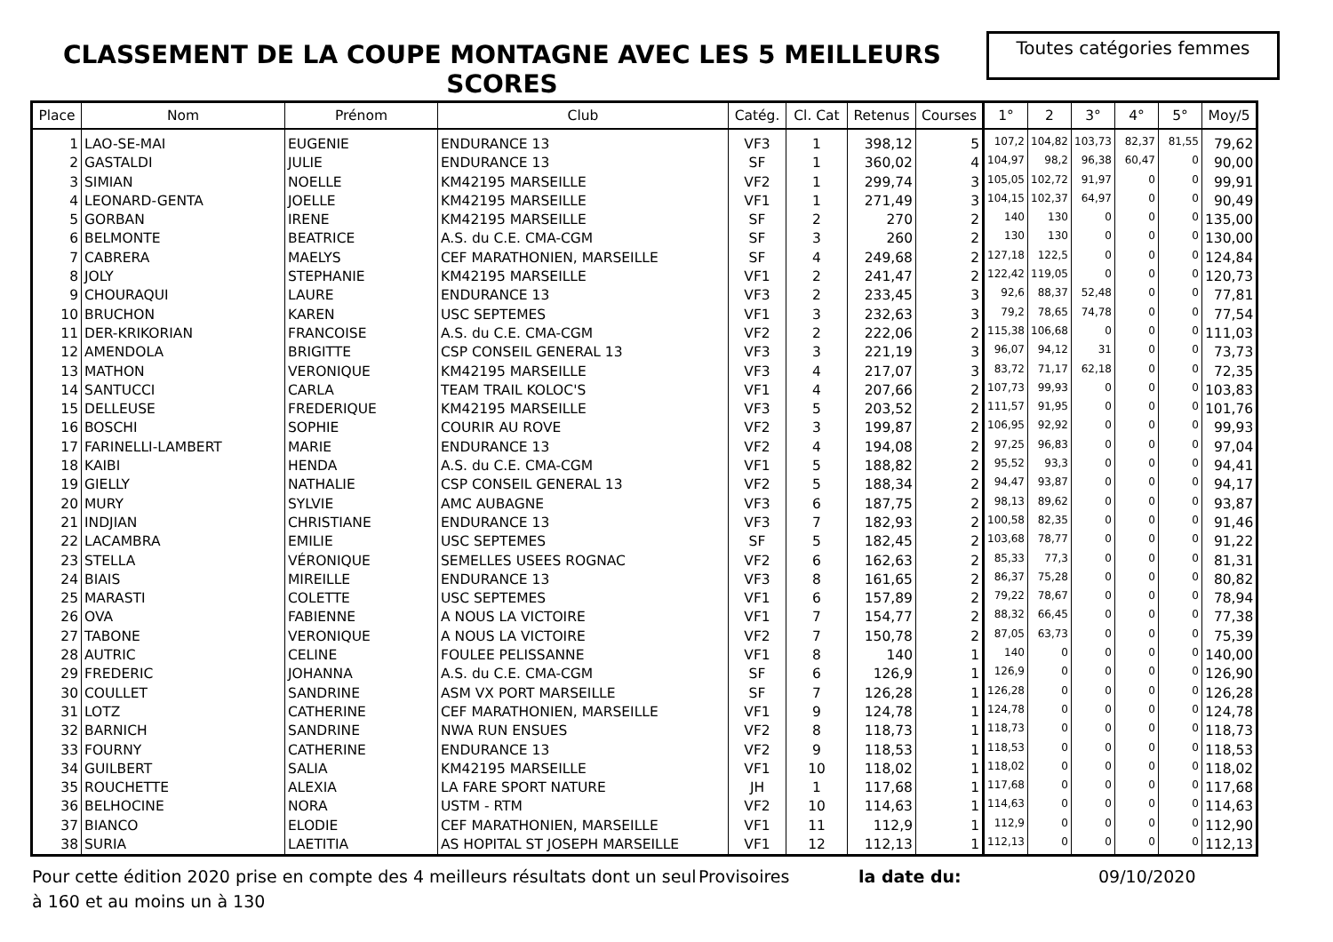CLASSEMENT DE LA COUPE MONTAGNE AVEC LES 5 MEILLEURS SCORES
Toutes catégories femmes
| Place | Nom | Prénom | Club | Catég. | Cl. Cat | Retenus | Courses | 1° | 2 | 3° | 4° | 5° | Moy/5 |
| --- | --- | --- | --- | --- | --- | --- | --- | --- | --- | --- | --- | --- | --- |
| 1 | LAO-SE-MAI | EUGENIE | ENDURANCE 13 | VF3 | 1 | 398,12 | 5 | 107,2 | 104,82 | 103,73 | 82,37 | 81,55 | 79,62 |
| 2 | GASTALDI | JULIE | ENDURANCE 13 | SF | 1 | 360,02 | 4 | 104,97 | 98,2 | 96,38 | 60,47 | 0 | 90,00 |
| 3 | SIMIAN | NOELLE | KM42195 MARSEILLE | VF2 | 1 | 299,74 | 3 | 105,05 | 102,72 | 91,97 | 0 | 0 | 99,91 |
| 4 | LEONARD-GENTA | JOELLE | KM42195 MARSEILLE | VF1 | 1 | 271,49 | 3 | 104,15 | 102,37 | 64,97 | 0 | 0 | 90,49 |
| 5 | GORBAN | IRENE | KM42195 MARSEILLE | SF | 2 | 270 | 2 | 140 | 130 | 0 | 0 | 0 | 135,00 |
| 6 | BELMONTE | BEATRICE | A.S. du C.E. CMA-CGM | SF | 3 | 260 | 2 | 130 | 130 | 0 | 0 | 0 | 130,00 |
| 7 | CABRERA | MAELYS | CEF MARATHONIEN, MARSEILLE | SF | 4 | 249,68 | 2 | 127,18 | 122,5 | 0 | 0 | 0 | 124,84 |
| 8 | JOLY | STEPHANIE | KM42195 MARSEILLE | VF1 | 2 | 241,47 | 2 | 122,42 | 119,05 | 0 | 0 | 0 | 120,73 |
| 9 | CHOURAQUI | LAURE | ENDURANCE 13 | VF3 | 2 | 233,45 | 3 | 92,6 | 88,37 | 52,48 | 0 | 0 | 77,81 |
| 10 | BRUCHON | KAREN | USC SEPTEMES | VF1 | 3 | 232,63 | 3 | 79,2 | 78,65 | 74,78 | 0 | 0 | 77,54 |
| 11 | DER-KRIKORIAN | FRANCOISE | A.S. du C.E. CMA-CGM | VF2 | 2 | 222,06 | 2 | 115,38 | 106,68 | 0 | 0 | 0 | 111,03 |
| 12 | AMENDOLA | BRIGITTE | CSP CONSEIL GENERAL 13 | VF3 | 3 | 221,19 | 3 | 96,07 | 94,12 | 31 | 0 | 0 | 73,73 |
| 13 | MATHON | VERONIQUE | KM42195 MARSEILLE | VF3 | 4 | 217,07 | 3 | 83,72 | 71,17 | 62,18 | 0 | 0 | 72,35 |
| 14 | SANTUCCI | CARLA | TEAM TRAIL KOLOC'S | VF1 | 4 | 207,66 | 2 | 107,73 | 99,93 | 0 | 0 | 0 | 103,83 |
| 15 | DELLEUSE | FREDERIQUE | KM42195 MARSEILLE | VF3 | 5 | 203,52 | 2 | 111,57 | 91,95 | 0 | 0 | 0 | 101,76 |
| 16 | BOSCHI | SOPHIE | COURIR AU ROVE | VF2 | 3 | 199,87 | 2 | 106,95 | 92,92 | 0 | 0 | 0 | 99,93 |
| 17 | FARINELLI-LAMBERT | MARIE | ENDURANCE 13 | VF2 | 4 | 194,08 | 2 | 97,25 | 96,83 | 0 | 0 | 0 | 97,04 |
| 18 | KAIBI | HENDA | A.S. du C.E. CMA-CGM | VF1 | 5 | 188,82 | 2 | 95,52 | 93,3 | 0 | 0 | 0 | 94,41 |
| 19 | GIELLY | NATHALIE | CSP CONSEIL GENERAL 13 | VF2 | 5 | 188,34 | 2 | 94,47 | 93,87 | 0 | 0 | 0 | 94,17 |
| 20 | MURY | SYLVIE | AMC AUBAGNE | VF3 | 6 | 187,75 | 2 | 98,13 | 89,62 | 0 | 0 | 0 | 93,87 |
| 21 | INDJIAN | CHRISTIANE | ENDURANCE 13 | VF3 | 7 | 182,93 | 2 | 100,58 | 82,35 | 0 | 0 | 0 | 91,46 |
| 22 | LACAMBRA | EMILIE | USC SEPTEMES | SF | 5 | 182,45 | 2 | 103,68 | 78,77 | 0 | 0 | 0 | 91,22 |
| 23 | STELLA | VÉRONIQUE | SEMELLES USEES ROGNAC | VF2 | 6 | 162,63 | 2 | 85,33 | 77,3 | 0 | 0 | 0 | 81,31 |
| 24 | BIAIS | MIREILLE | ENDURANCE 13 | VF3 | 8 | 161,65 | 2 | 86,37 | 75,28 | 0 | 0 | 0 | 80,82 |
| 25 | MARASTI | COLETTE | USC SEPTEMES | VF1 | 6 | 157,89 | 2 | 79,22 | 78,67 | 0 | 0 | 0 | 78,94 |
| 26 | OVA | FABIENNE | A NOUS LA VICTOIRE | VF1 | 7 | 154,77 | 2 | 88,32 | 66,45 | 0 | 0 | 0 | 77,38 |
| 27 | TABONE | VERONIQUE | A NOUS LA VICTOIRE | VF2 | 7 | 150,78 | 2 | 87,05 | 63,73 | 0 | 0 | 0 | 75,39 |
| 28 | AUTRIC | CELINE | FOULEE PELISSANNE | VF1 | 8 | 140 | 1 | 140 | 0 | 0 | 0 | 0 | 140,00 |
| 29 | FREDERIC | JOHANNA | A.S. du C.E. CMA-CGM | SF | 6 | 126,9 | 1 | 126,9 | 0 | 0 | 0 | 0 | 126,90 |
| 30 | COULLET | SANDRINE | ASM VX PORT MARSEILLE | SF | 7 | 126,28 | 1 | 126,28 | 0 | 0 | 0 | 0 | 126,28 |
| 31 | LOTZ | CATHERINE | CEF MARATHONIEN, MARSEILLE | VF1 | 9 | 124,78 | 1 | 124,78 | 0 | 0 | 0 | 0 | 124,78 |
| 32 | BARNICH | SANDRINE | NWA RUN ENSUES | VF2 | 8 | 118,73 | 1 | 118,73 | 0 | 0 | 0 | 0 | 118,73 |
| 33 | FOURNY | CATHERINE | ENDURANCE 13 | VF2 | 9 | 118,53 | 1 | 118,53 | 0 | 0 | 0 | 0 | 118,53 |
| 34 | GUILBERT | SALIA | KM42195 MARSEILLE | VF1 | 10 | 118,02 | 1 | 118,02 | 0 | 0 | 0 | 0 | 118,02 |
| 35 | ROUCHETTE | ALEXIA | LA FARE SPORT NATURE | JH | 1 | 117,68 | 1 | 117,68 | 0 | 0 | 0 | 0 | 117,68 |
| 36 | BELHOCINE | NORA | USTM - RTM | VF2 | 10 | 114,63 | 1 | 114,63 | 0 | 0 | 0 | 0 | 114,63 |
| 37 | BIANCO | ELODIE | CEF MARATHONIEN, MARSEILLE | VF1 | 11 | 112,9 | 1 | 112,9 | 0 | 0 | 0 | 0 | 112,90 |
| 38 | SURIA | LAETITIA | AS HOPITAL ST JOSEPH MARSEILLE | VF1 | 12 | 112,13 | 1 | 112,13 | 0 | 0 | 0 | 0 | 112,13 |
Pour cette édition 2020 prise en compte des 4 meilleurs résultats dont un seul à 160 et au moins un à 130
Provisoires la date du: 09/10/2020